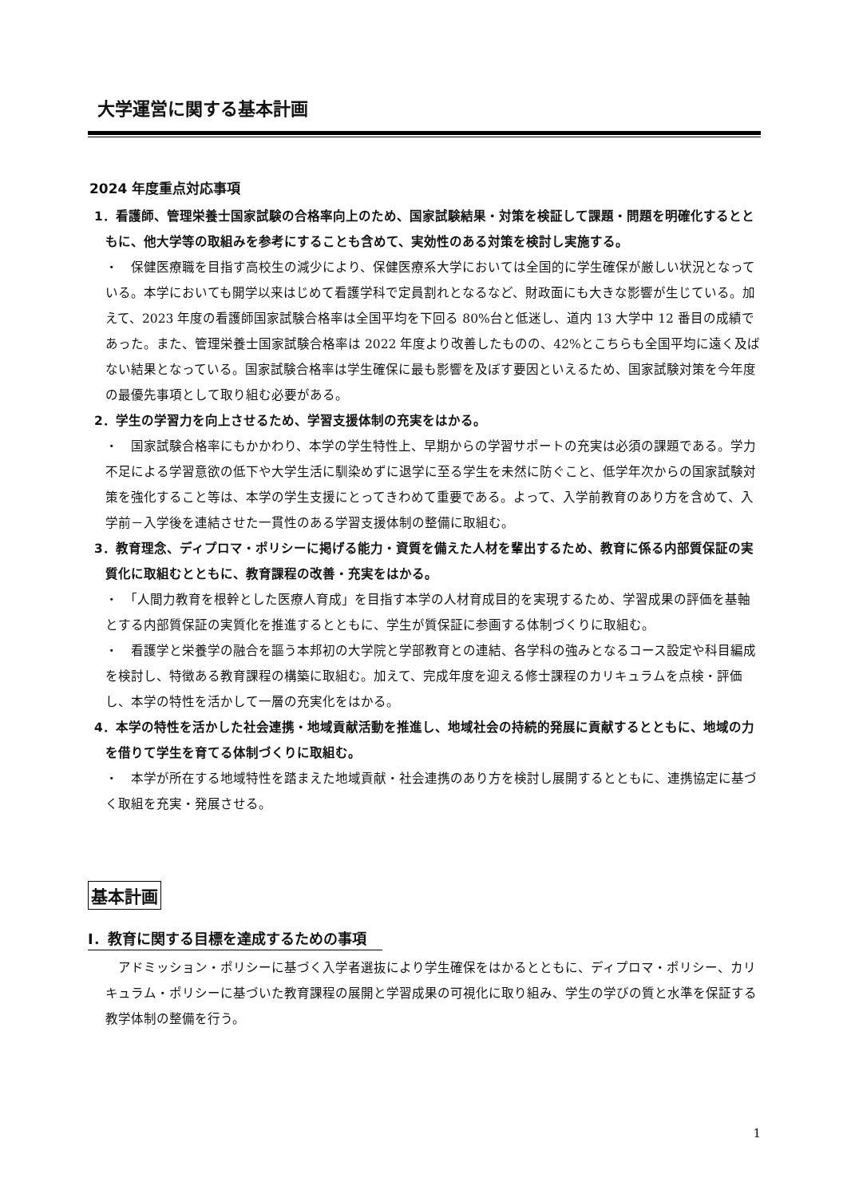大学運営に関する基本計画
2024 年度重点対応事項
1．看護師、管理栄養士国家試験の合格率向上のため、国家試験結果・対策を検証して課題・問題を明確化するとともに、他大学等の取組みを参考にすることも含めて、実効性のある対策を検討し実施する。
・　保健医療職を目指す高校生の減少により、保健医療系大学においては全国的に学生確保が厳しい状況となっている。本学においても開学以来はじめて看護学科で定員割れとなるなど、財政面にも大きな影響が生じている。加えて、2023 年度の看護師国家試験合格率は全国平均を下回る 80%台と低迷し、道内 13 大学中 12 番目の成績であった。また、管理栄養士国家試験合格率は 2022 年度より改善したものの、42%とこちらも全国平均に遠く及ばない結果となっている。国家試験合格率は学生確保に最も影響を及ぼす要因といえるため、国家試験対策を今年度の最優先事項として取り組む必要がある。
2．学生の学習力を向上させるため、学習支援体制の充実をはかる。
・　国家試験合格率にもかかわり、本学の学生特性上、早期からの学習サポートの充実は必須の課題である。学力不足による学習意欲の低下や大学生活に馴染めずに退学に至る学生を未然に防ぐこと、低学年次からの国家試験対策を強化すること等は、本学の学生支援にとってきわめて重要である。よって、入学前教育のあり方を含めて、入学前－入学後を連結させた一貫性のある学習支援体制の整備に取組む。
3．教育理念、ディプロマ・ポリシーに掲げる能力・資質を備えた人材を輩出するため、教育に係る内部質保証の実質化に取組むとともに、教育課程の改善・充実をはかる。
・　「人間力教育を根幹とした医療人育成」を目指す本学の人材育成目的を実現するため、学習成果の評価を基軸とする内部質保証の実質化を推進するとともに、学生が質保証に参画する体制づくりに取組む。
・　看護学と栄養学の融合を謳う本邦初の大学院と学部教育との連結、各学科の強みとなるコース設定や科目編成を検討し、特徴ある教育課程の構築に取組む。加えて、完成年度を迎える修士課程のカリキュラムを点検・評価し、本学の特性を活かして一層の充実化をはかる。
4．本学の特性を活かした社会連携・地域貢献活動を推進し、地域社会の持続的発展に貢献するとともに、地域の力を借りて学生を育てる体制づくりに取組む。
・　本学が所在する地域特性を踏まえた地域貢献・社会連携のあり方を検討し展開するとともに、連携協定に基づく取組を充実・発展させる。
基本計画
Ⅰ．教育に関する目標を達成するための事項
　アドミッション・ポリシーに基づく入学者選抜により学生確保をはかるとともに、ディプロマ・ポリシー、カリキュラム・ポリシーに基づいた教育課程の展開と学習成果の可視化に取り組み、学生の学びの質と水準を保証する教学体制の整備を行う。
1